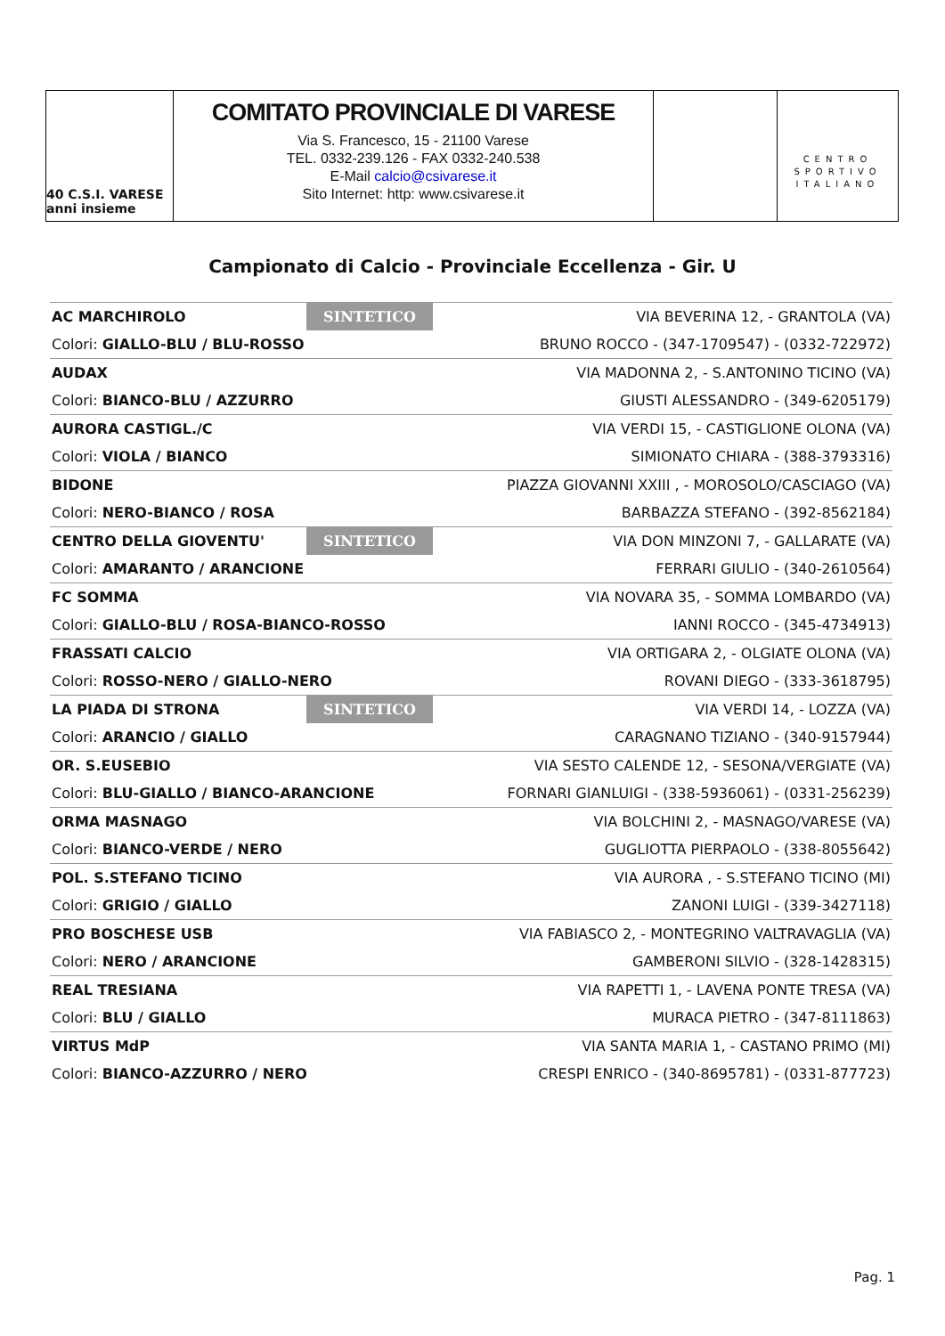40 C.S.I. VARESE anni insieme
COMITATO PROVINCIALE DI VARESE
Via S. Francesco, 15 - 21100 Varese
TEL. 0332-239.126 - FAX 0332-240.538
E-Mail calcio@csivarese.it
Sito Internet: http: www.csivarese.it
CENTRO
SPORTIVO
ITALIANO
Campionato di Calcio - Provinciale Eccellenza - Gir. U
| AC MARCHIROLO | SINTETICO | VIA BEVERINA 12, - GRANTOLA (VA) |
| Colori: GIALLO-BLU / BLU-ROSSO | | BRUNO ROCCO - (347-1709547) - (0332-722972) |
| AUDAX | | VIA MADONNA 2, - S.ANTONINO TICINO (VA) |
| Colori: BIANCO-BLU / AZZURRO | | GIUSTI ALESSANDRO - (349-6205179) |
| AURORA CASTIGL./C | | VIA VERDI 15, - CASTIGLIONE OLONA (VA) |
| Colori: VIOLA / BIANCO | | SIMIONATO CHIARA - (388-3793316) |
| BIDONE | | PIAZZA GIOVANNI XXIII , - MOROSOLO/CASCIAGO (VA) |
| Colori: NERO-BIANCO / ROSA | | BARBAZZA STEFANO - (392-8562184) |
| CENTRO DELLA GIOVENTU' | SINTETICO | VIA DON MINZONI 7, - GALLARATE (VA) |
| Colori: AMARANTO / ARANCIONE | | FERRARI GIULIO - (340-2610564) |
| FC SOMMA | | VIA NOVARA 35, - SOMMA LOMBARDO (VA) |
| Colori: GIALLO-BLU / ROSA-BIANCO-ROSSO | | IANNI ROCCO - (345-4734913) |
| FRASSATI CALCIO | | VIA ORTIGARA 2, - OLGIATE OLONA (VA) |
| Colori: ROSSO-NERO / GIALLO-NERO | | ROVANI DIEGO - (333-3618795) |
| LA PIADA DI STRONA | SINTETICO | VIA VERDI 14, - LOZZA (VA) |
| Colori: ARANCIO / GIALLO | | CARAGNANO TIZIANO - (340-9157944) |
| OR. S.EUSEBIO | | VIA SESTO CALENDE 12, - SESONA/VERGIATE (VA) |
| Colori: BLU-GIALLO / BIANCO-ARANCIONE | | FORNARI GIANLUIGI - (338-5936061) - (0331-256239) |
| ORMA MASNAGO | | VIA BOLCHINI 2, - MASNAGO/VARESE (VA) |
| Colori: BIANCO-VERDE / NERO | | GUGLIOTTA PIERPAOLO - (338-8055642) |
| POL. S.STEFANO TICINO | | VIA AURORA , - S.STEFANO TICINO (MI) |
| Colori: GRIGIO / GIALLO | | ZANONI LUIGI - (339-3427118) |
| PRO BOSCHESE USB | | VIA FABIASCO 2, - MONTEGRINO VALTRAVAGLIA (VA) |
| Colori: NERO / ARANCIONE | | GAMBERONI SILVIO - (328-1428315) |
| REAL TRESIANA | | VIA RAPETTI 1, - LAVENA PONTE TRESA (VA) |
| Colori: BLU / GIALLO | | MURACA PIETRO - (347-8111863) |
| VIRTUS MdP | | VIA SANTA MARIA 1, - CASTANO PRIMO (MI) |
| Colori: BIANCO-AZZURRO / NERO | | CRESPI ENRICO - (340-8695781) - (0331-877723) |
Pag. 1